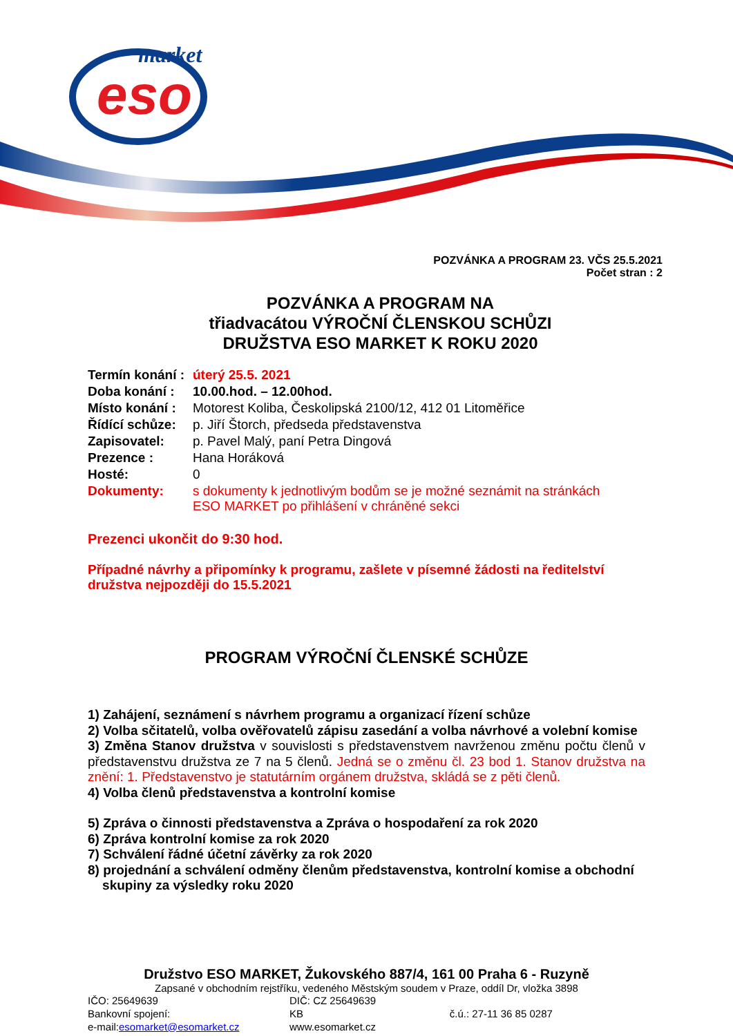eso
market
POZVÁNKA A PROGRAM 23. VČS 25.5.2021
Počet stran : 2
POZVÁNKA A PROGRAM NA
třiadvacátou VÝROČNÍ ČLENSKOU SCHŮZI
DRUŽSTVA ESO MARKET K ROKU 2020
| Termín konání : | úterý 25.5. 2021 |
| Doba konání : | 10.00.hod. – 12.00hod. |
| Místo konání : | Motorest Koliba, Českolipská 2100/12, 412 01 Litoměřice |
| Řídící schůze: | p. Jiří Štorch, předseda představenstva |
| Zapisovatel: | p. Pavel Malý, paní Petra Dingová |
| Prezence : | Hana Horáková |
| Hosté: | 0 |
| Dokumenty: | s dokumenty k jednotlivým bodům se je možné seznámit na stránkách ESO MARKET po přihlášení v chráněné sekci |
Prezenci ukončit do 9:30 hod.
Případné návrhy a připomínky k programu, zašlete v písemné žádosti na ředitelství družstva nejpozději do 15.5.2021
PROGRAM VÝROČNÍ ČLENSKÉ SCHŮZE
1) Zahájení, seznámení s návrhem programu a organizací řízení schůze
2) Volba sčitatelů, volba ověřovatelů zápisu zasedání a volba návrhové a volební komise
3) Změna Stanov družstva v souvislosti s představenstvem navrženou změnu počtu členů v představenstvu družstva ze 7 na 5 členů. Jedná se o změnu čl. 23 bod 1. Stanov družstva na znění: 1. Představenstvo je statutárním orgánem družstva, skládá se z pěti členů.
4) Volba členů představenstva a kontrolní komise
5) Zpráva o činnosti představenstva a Zpráva o hospodaření za rok 2020
6) Zpráva kontrolní komise za rok 2020
7) Schválení řádné účetní závěrky za rok 2020
8) projednání a schválení odměny členům představenstva, kontrolní komise a obchodní
skupiny za výsledky roku 2020
Družstvo ESO MARKET, Žukovského 887/4, 161 00 Praha 6 - Ruzyně
Zapsané v obchodním rejstříku, vedeného Městským soudem v Praze, oddíl Dr, vložka 3898
| IČO: 25649639 | DIČ: CZ 25649639 | |
| Bankovní spojení: | KB | č.ú.: 27-11 36 85 0287 |
| e-mail: esomarket@esomarket.cz | www.esomarket.cz | |